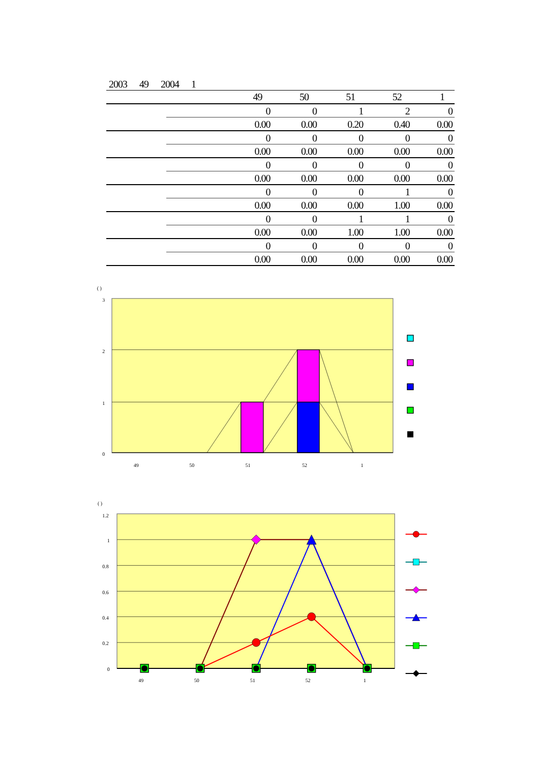2003 49 2004 1
| | | 49 | 50 | 51 | 52 | 1 |
| --- | --- | --- | --- | --- | --- | --- |
| | | 0 | 0 | 1 | 2 | 0 |
| | | 0.00 | 0.00 | 0.20 | 0.40 | 0.00 |
| | | 0 | 0 | 0 | 0 | 0 |
| | | 0.00 | 0.00 | 0.00 | 0.00 | 0.00 |
| | | 0 | 0 | 0 | 0 | 0 |
| | | 0.00 | 0.00 | 0.00 | 0.00 | 0.00 |
| | | 0 | 0 | 0 | 1 | 0 |
| | | 0.00 | 0.00 | 0.00 | 1.00 | 0.00 |
| | | 0 | 0 | 1 | 1 | 0 |
| | | 0.00 | 0.00 | 1.00 | 1.00 | 0.00 |
| | | 0 | 0 | 0 | 0 | 0 |
| | | 0.00 | 0.00 | 0.00 | 0.00 | 0.00 |
( )
3
2
1
0
49
50
51
52
1
( )
1.2
1
0.8
0.6
0.4
0.2
0
49
50
51
52
1